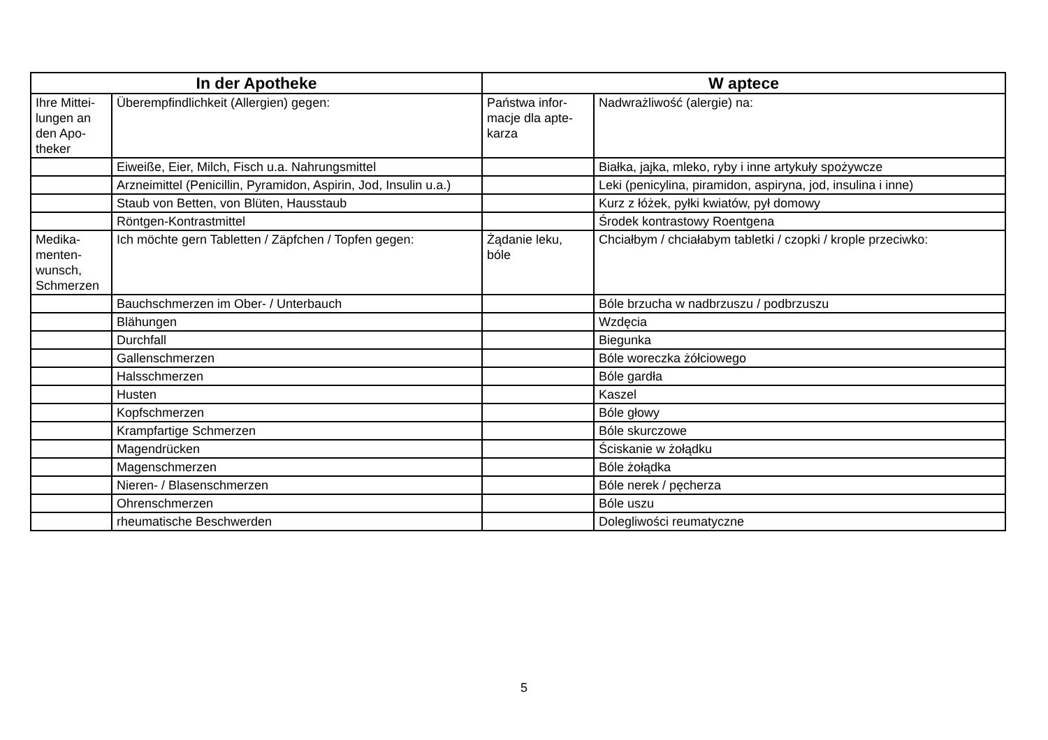| In der Apotheke | | W aptece | |
| --- | --- | --- | --- |
| Ihre Mittei- lungen an den Apo- theker | Überempfindlichkeit (Allergien) gegen: | Państwa infor- macje dla apte- karza | Nadwrażliwość (alergie) na: |
| | Eiweiße, Eier, Milch, Fisch u.a. Nahrungsmittel | | Białka, jajka, mleko, ryby i inne artykuły spożywcze |
| | Arzneimittel (Penicillin, Pyramidon, Aspirin, Jod, Insulin u.a.) | | Leki (penicylina, piramidon, aspiryna, jod, insulina i inne) |
| | Staub von Betten, von Blüten, Hausstaub | | Kurz z łóżek, pyłki kwiatów, pył domowy |
| | Röntgen-Kontrastmittel | | Środek kontrastowy Roentgena |
| Medika- menten- wunsch, Schmerzen | Ich möchte gern Tabletten / Zäpfchen / Topfen gegen: | Żądanie leku, bóle | Chciałbym / chciałabym tabletki / czopki / krople przeciwko: |
| | Bauchschmerzen im Ober- / Unterbauch | | Bóle brzucha w nadbrzuszu / podbrzuszu |
| | Blähungen | | Wzdęcia |
| | Durchfall | | Biegunka |
| | Gallenschmerzen | | Bóle woreczka żółciowego |
| | Halsschmerzen | | Bóle gardła |
| | Husten | | Kaszel |
| | Kopfschmerzen | | Bóle głowy |
| | Krampfartige Schmerzen | | Bóle skurczowe |
| | Magendrücken | | Ściskanie w żołądku |
| | Magenschmerzen | | Bóle żołądka |
| | Nieren- / Blasenschmerzen | | Bóle nerek / pęcherza |
| | Ohrenschmerzen | | Bóle uszu |
| | rheumatische Beschwerden | | Dolegliwości reumatyczne |
5